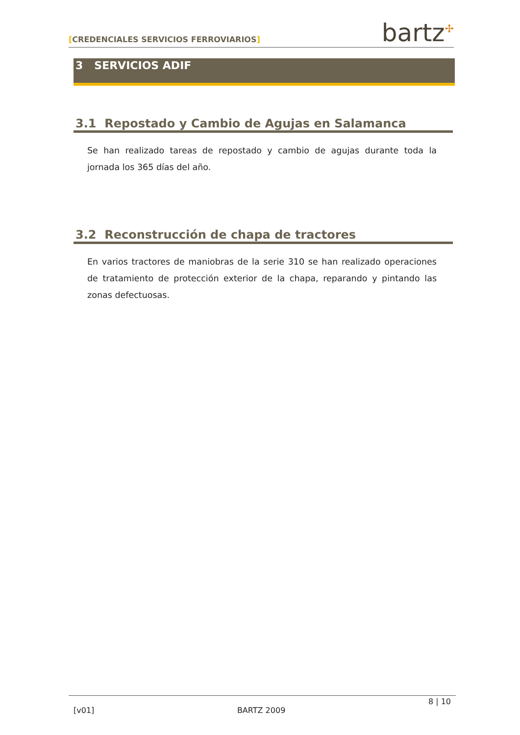[CREDENCIALES SERVICIOS FERROVIARIOS]
bartz<sup>✢</sup>
3 SERVICIOS ADIF
3.1 Repostado y Cambio de Agujas en Salamanca
Se han realizado tareas de repostado y cambio de agujas durante toda la jornada los 365 días del año.
3.2 Reconstrucción de chapa de tractores
En varios tractores de maniobras de la serie 310 se han realizado operaciones de tratamiento de protección exterior de la chapa, reparando y pintando las zonas defectuosas.
[v01] BARTZ 2009 8 | 10